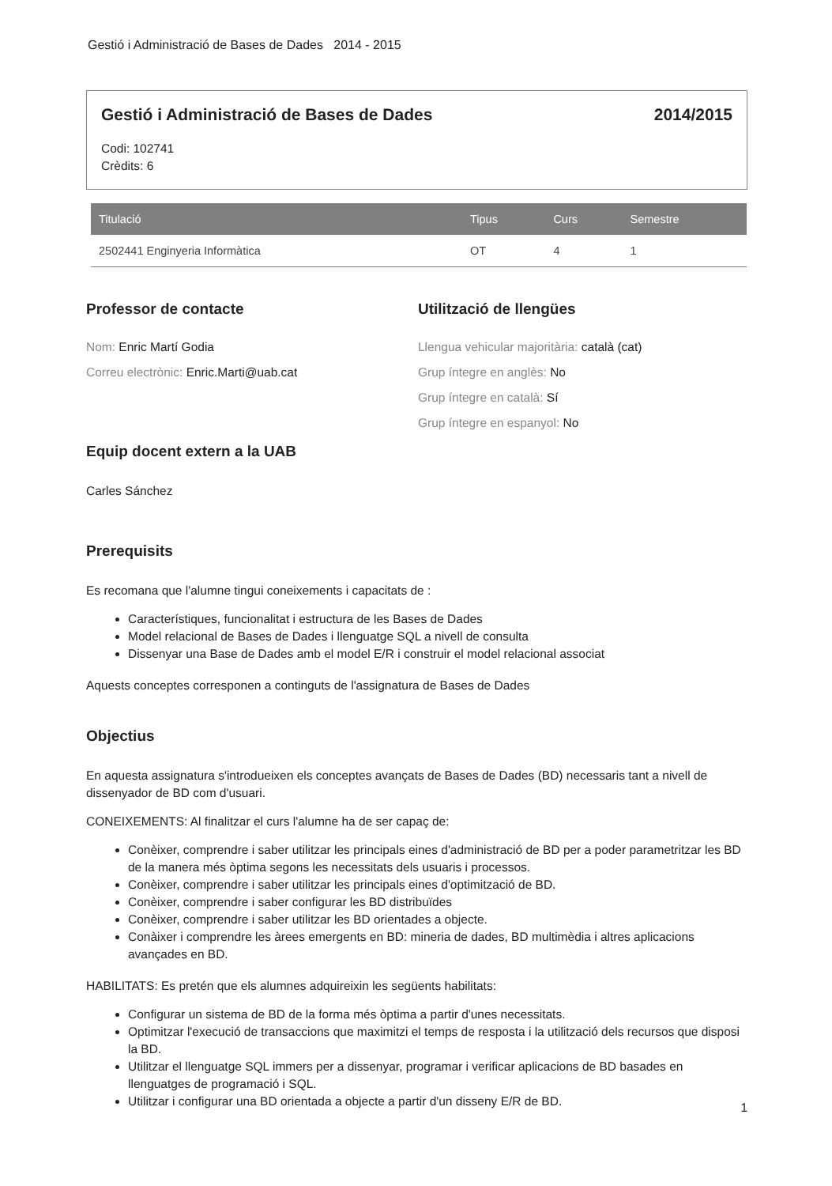Gestió i Administració de Bases de Dades 2014 - 2015
Gestió i Administració de Bases de Dades 2014/2015
Codi: 102741
Crèdits: 6
| Titulació | Tipus | Curs | Semestre |
| --- | --- | --- | --- |
| 2502441 Enginyeria Informàtica | OT | 4 | 1 |
Professor de contacte
Nom: Enric Martí Godia
Correu electrònic: Enric.Marti@uab.cat
Equip docent extern a la UAB
Carles Sánchez
Utilització de llengües
Llengua vehicular majoritària: català (cat)
Grup íntegre en anglès: No
Grup íntegre en català: Sí
Grup íntegre en espanyol: No
Prerequisits
Es recomana que l'alumne tingui coneixements i capacitats de :
Característiques, funcionalitat i estructura de les Bases de Dades
Model relacional de Bases de Dades i llenguatge SQL a nivell de consulta
Dissenyar una Base de Dades amb el model E/R i construir el model relacional associat
Aquests conceptes corresponen a continguts de l'assignatura de Bases de Dades
Objectius
En aquesta assignatura s'introdueixen els conceptes avançats de Bases de Dades (BD) necessaris tant a nivell de dissenyador de BD com d'usuari.
CONEIXEMENTS: Al finalitzar el curs l'alumne ha de ser capaç de:
Conèixer, comprendre i saber utilitzar les principals eines d'administració de BD per a poder parametritzar les BD de la manera més òptima segons les necessitats dels usuaris i processos.
Conèixer, comprendre i saber utilitzar les principals eines d'optimització de BD.
Conèixer, comprendre i saber configurar les BD distribuïdes
Conèixer, comprendre i saber utilitzar les BD orientades a objecte.
Conàixer i comprendre les àrees emergents en BD: mineria de dades, BD multimèdia i altres aplicacions avançades en BD.
HABILITATS: Es pretén que els alumnes adquireixin les següents habilitats:
Configurar un sistema de BD de la forma més òptima a partir d'unes necessitats.
Optimitzar l'execució de transaccions que maximitzi el temps de resposta i la utilització dels recursos que disposi la BD.
Utilitzar el llenguatge SQL immers per a dissenyar, programar i verificar aplicacions de BD basades en llenguatges de programació i SQL.
Utilitzar i configurar una BD orientada a objecte a partir d'un disseny E/R de BD.
1